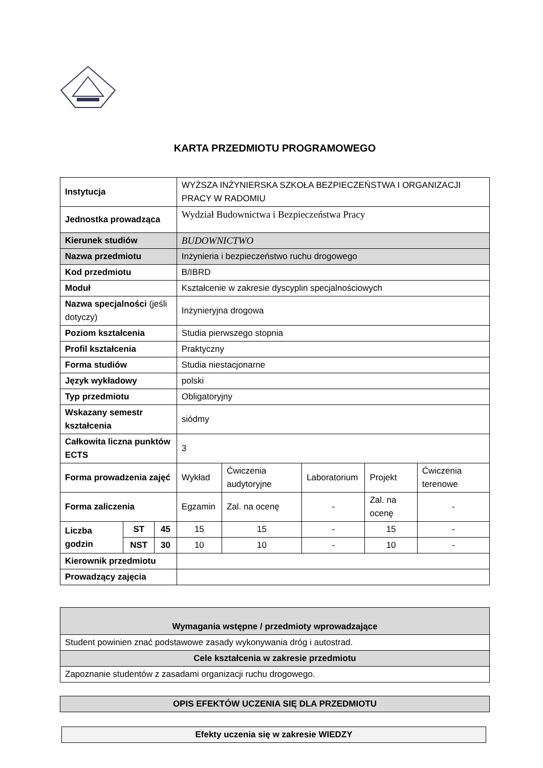KARTA PRZEDMIOTU PROGRAMOWEGO
| Instytucja | | | WYŻSZA INŻYNIERSKA SZKOŁA BEZPIECZEŃSTWA I ORGANIZACJI PRACY W RADOMIU | | | | |
| Jednostka prowadząca | | | Wydział Budownictwa i Bezpieczeństwa Pracy | | | | |
| Kierunek studiów | | | BUDOWNICTWO | | | | |
| Nazwa przedmiotu | | | Inżynieria i bezpieczeństwo ruchu drogowego | | | | |
| Kod przedmiotu | | | B/IBRD | | | | |
| Moduł | | | Kształcenie w zakresie dyscyplin specjalnościowych | | | | |
| Nazwa specjalności (jeśli dotyczy) | | | Inżynieryjna drogowa | | | | |
| Poziom kształcenia | | | Studia pierwszego stopnia | | | | |
| Profil kształcenia | | | Praktyczny | | | | |
| Forma studiów | | | Studia niestacjonarne | | | | |
| Język wykładowy | | | polski | | | | |
| Typ przedmiotu | | | Obligatoryjny | | | | |
| Wskazany semestr kształcenia | | | siódmy | | | | |
| Całkowita liczna punktów ECTS | | | 3 | | | | |
| Forma prowadzenia zajęć | | | Wykład | Ćwiczenia audytoryjne | Laboratorium | Projekt | Ćwiczenia terenowe |
| Forma zaliczenia | | | Egzamin | Zal. na ocenę | - | Zal. na ocenę | - |
| Liczba godzin | ST | 45 | 15 | 15 | - | 15 | - |
| | NST | 30 | 10 | 10 | - | 10 | - |
| Kierownik przedmiotu | | | | | | | |
| Prowadzący zajęcia | | | | | | | |
| Wymagania wstępne / przedmioty wprowadzające |
| --- |
| Student powinien znać podstawowe zasady wykonywania dróg i autostrad. |
| Cele kształcenia w zakresie przedmiotu |
| Zapoznanie studentów z zasadami organizacji ruchu drogowego. |
| OPIS EFEKTÓW UCZENIA SIĘ DLA PRZEDMIOTU |
| --- |
| Efekty uczenia się w zakresie WIEDZY |
| --- |